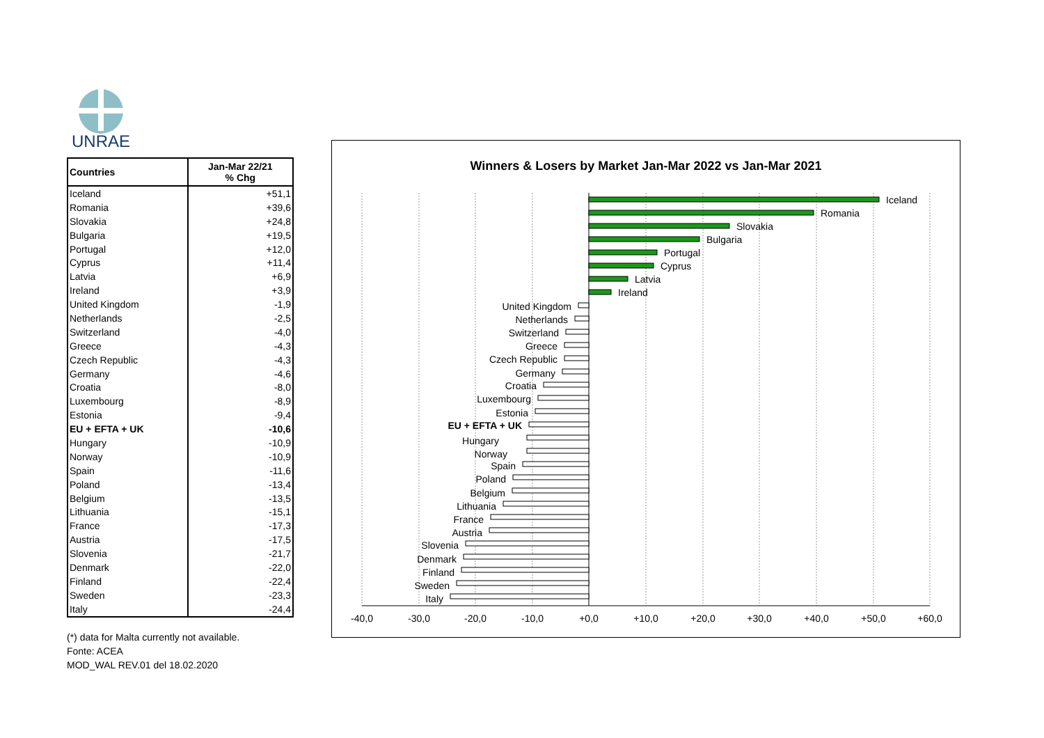UNRAE
| Countries | Jan-Mar 22/21 % Chg |
| --- | --- |
| Iceland | +51,1 |
| Romania | +39,6 |
| Slovakia | +24,8 |
| Bulgaria | +19,5 |
| Portugal | +12,0 |
| Cyprus | +11,4 |
| Latvia | +6,9 |
| Ireland | +3,9 |
| United Kingdom | -1,9 |
| Netherlands | -2,5 |
| Switzerland | -4,0 |
| Greece | -4,3 |
| Czech Republic | -4,3 |
| Germany | -4,6 |
| Croatia | -8,0 |
| Luxembourg | -8,9 |
| Estonia | -9,4 |
| EU + EFTA + UK | -10,6 |
| Hungary | -10,9 |
| Norway | -10,9 |
| Spain | -11,6 |
| Poland | -13,4 |
| Belgium | -13,5 |
| Lithuania | -15,1 |
| France | -17,3 |
| Austria | -17,5 |
| Slovenia | -21,7 |
| Denmark | -22,0 |
| Finland | -22,4 |
| Sweden | -23,3 |
| Italy | -24,4 |
(*) data for Malta currently not available.
Fonte: ACEA
MOD_WAL REV.01 del 18.02.2020
Winners & Losers by Market Jan-Mar 2022 vs Jan-Mar 2021
Iceland
Romania
Slovakia
Bulgaria
Portugal
Cyprus
Latvia
Ireland
United Kingdom
Netherlands
Switzerland
Greece
Czech Republic
Germany
Croatia
Luxembourg
Estonia
EU + EFTA + UK
Hungary
Norway
Spain
Poland
Belgium
Lithuania
France
Austria
Slovenia
Denmark
Finland
Sweden
Italy
-40,0
-30,0
-20,0
-10,0
+0,0
+10,0
+20,0
+30,0
+40,0
+50,0
+60,0